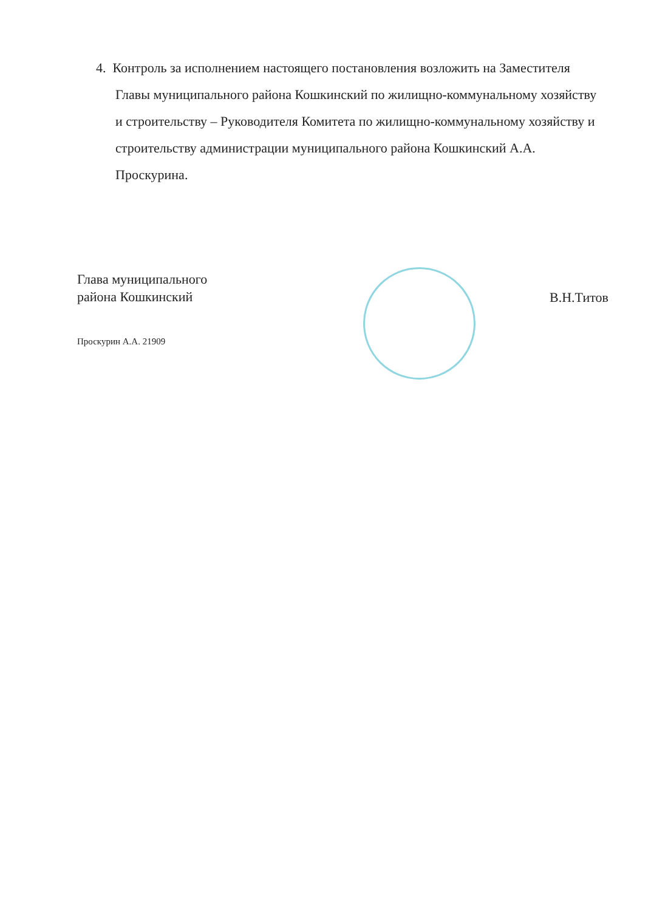4. Контроль за исполнением настоящего постановления возложить на Заместителя Главы муниципального района Кошкинский по жилищно-коммунальному хозяйству и строительству – Руководителя Комитета по жилищно-коммунальному хозяйству и строительству администрации муниципального района Кошкинский А.А. Проскурина.
Глава муниципального
района Кошкинский
Проскурин А.А. 21909
В.Н.Титов